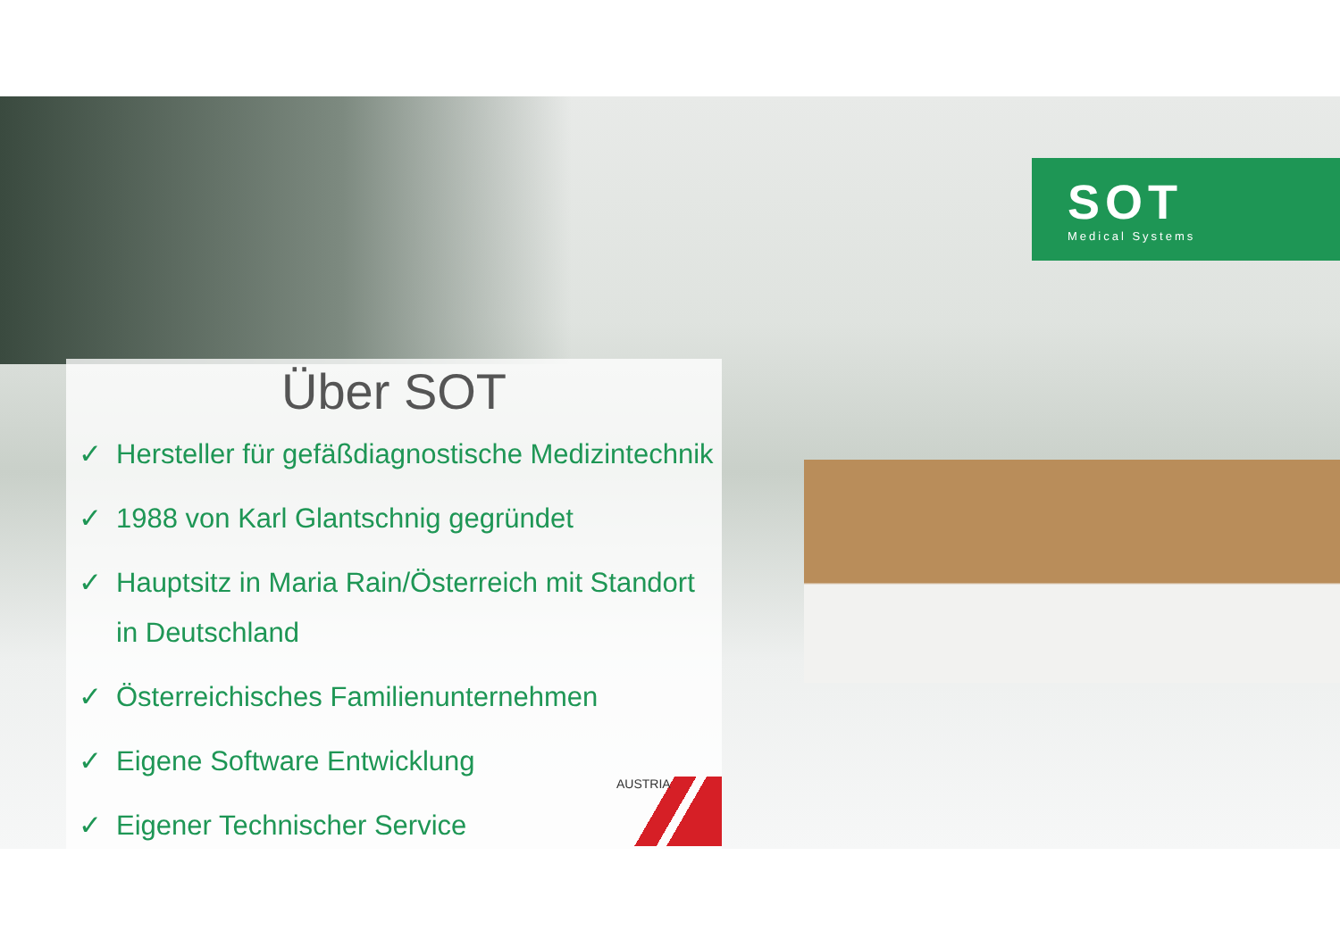SOT
Medical Systems
Über SOT
✓ Hersteller für gefäßdiagnostische Medizintechnik
✓ 1988 von Karl Glantschnig gegründet
✓ Hauptsitz in Maria Rain/Österreich mit Standort in Deutschland
✓ Österreichisches Familienunternehmen
✓ Eigene Software Entwicklung
✓ Eigener Technischer Service
AUSTRIA